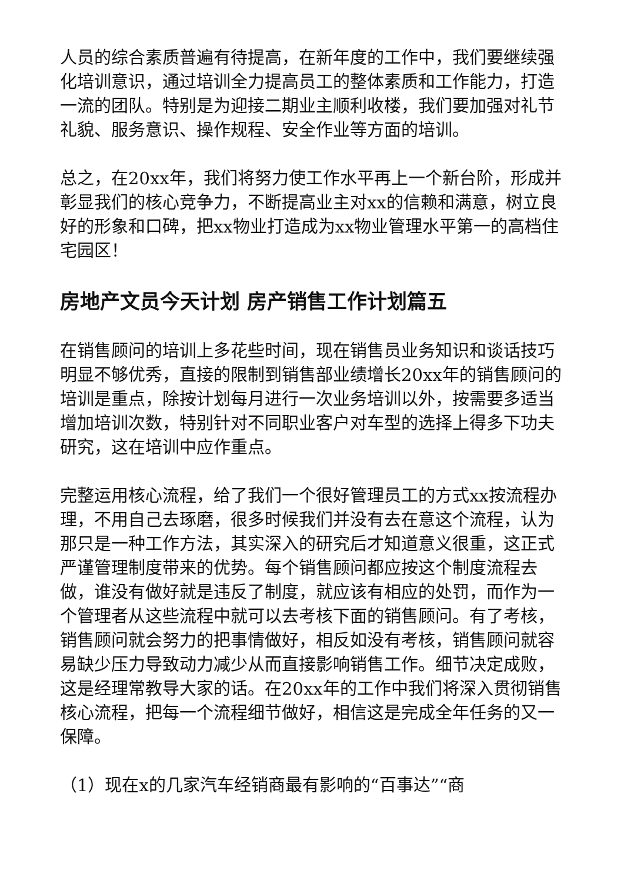人员的综合素质普遍有待提高，在新年度的工作中，我们要继续强化培训意识，通过培训全力提高员工的整体素质和工作能力，打造一流的团队。特别是为迎接二期业主顺利收楼，我们要加强对礼节礼貌、服务意识、操作规程、安全作业等方面的培训。
总之，在20xx年，我们将努力使工作水平再上一个新台阶，形成并彰显我们的核心竞争力，不断提高业主对xx的信赖和满意，树立良好的形象和口碑，把xx物业打造成为xx物业管理水平第一的高档住宅园区！
房地产文员今天计划 房产销售工作计划篇五
在销售顾问的培训上多花些时间，现在销售员业务知识和谈话技巧明显不够优秀，直接的限制到销售部业绩增长20xx年的销售顾问的培训是重点，除按计划每月进行一次业务培训以外，按需要多适当增加培训次数，特别针对不同职业客户对车型的选择上得多下功夫研究，这在培训中应作重点。
完整运用核心流程，给了我们一个很好管理员工的方式xx按流程办理，不用自己去琢磨，很多时候我们并没有去在意这个流程，认为那只是一种工作方法，其实深入的研究后才知道意义很重，这正式严谨管理制度带来的优势。每个销售顾问都应按这个制度流程去做，谁没有做好就是违反了制度，就应该有相应的处罚，而作为一个管理者从这些流程中就可以去考核下面的销售顾问。有了考核，销售顾问就会努力的把事情做好，相反如没有考核，销售顾问就容易缺少压力导致动力减少从而直接影响销售工作。细节决定成败，这是经理常教导大家的话。在20xx年的工作中我们将深入贯彻销售核心流程，把每一个流程细节做好，相信这是完成全年任务的又一保障。
（1）现在x的几家汽车经销商最有影响的“百事达”“商